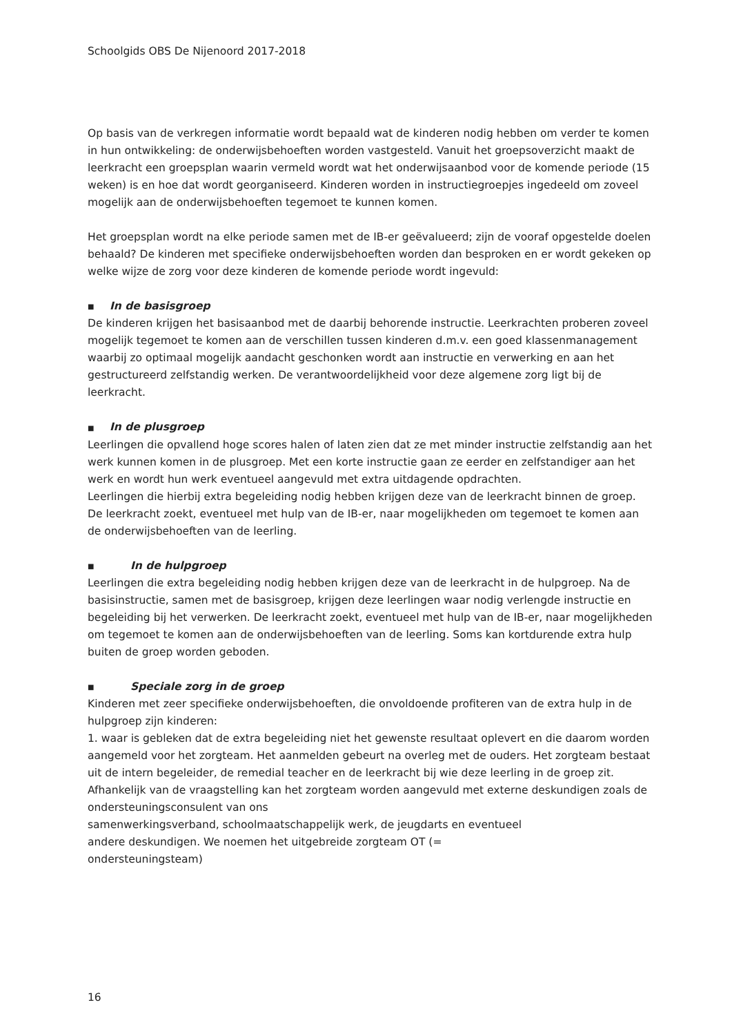Schoolgids OBS De Nijenoord 2017-2018
Op basis van de verkregen informatie wordt bepaald wat de kinderen nodig hebben om verder te komen in hun ontwikkeling: de onderwijsbehoeften worden vastgesteld. Vanuit het groepsoverzicht maakt de leerkracht een groepsplan waarin vermeld wordt wat het onderwijsaanbod voor de komende periode (15 weken) is en hoe dat wordt georganiseerd. Kinderen worden in instructiegroepjes ingedeeld om zoveel mogelijk aan de onderwijsbehoeften tegemoet te kunnen komen.
Het groepsplan wordt na elke periode samen met de IB-er geëvalueerd; zijn de vooraf opgestelde doelen behaald? De kinderen met specifieke onderwijsbehoeften worden dan besproken en er wordt gekeken op welke wijze de zorg voor deze kinderen de komende periode wordt ingevuld:
■ In de basisgroep
De kinderen krijgen het basisaanbod met de daarbij behorende instructie. Leerkrachten proberen zoveel mogelijk tegemoet te komen aan de verschillen tussen kinderen d.m.v. een goed klassenmanagement waarbij zo optimaal mogelijk aandacht geschonken wordt aan instructie en verwerking en aan het gestructureerd zelfstandig werken. De verantwoordelijkheid voor deze algemene zorg ligt bij de leerkracht.
■ In de plusgroep
Leerlingen die opvallend hoge scores halen of laten zien dat ze met minder instructie zelfstandig aan het werk kunnen komen in de plusgroep. Met een korte instructie gaan ze eerder en zelfstandiger aan het werk en wordt hun werk eventueel aangevuld met extra uitdagende opdrachten.
Leerlingen die hierbij extra begeleiding nodig hebben krijgen deze van de leerkracht binnen de groep.
De leerkracht zoekt, eventueel met hulp van de IB-er, naar mogelijkheden om tegemoet te komen aan de onderwijsbehoeften van de leerling.
■ In de hulpgroep
Leerlingen die extra begeleiding nodig hebben krijgen deze van de leerkracht in de hulpgroep. Na de basisinstructie, samen met de basisgroep, krijgen deze leerlingen waar nodig verlengde instructie en begeleiding bij het verwerken. De leerkracht zoekt, eventueel met hulp van de IB-er, naar mogelijkheden om tegemoet te komen aan de onderwijsbehoeften van de leerling. Soms kan kortdurende extra hulp buiten de groep worden geboden.
■ Speciale zorg in de groep
Kinderen met zeer specifieke onderwijsbehoeften, die onvoldoende profiteren van de extra hulp in de hulpgroep zijn kinderen:
1. waar is gebleken dat de extra begeleiding niet het gewenste resultaat oplevert en die daarom worden aangemeld voor het zorgteam. Het aanmelden gebeurt na overleg met de ouders. Het zorgteam bestaat uit de intern begeleider, de remedial teacher en de leerkracht bij wie deze leerling in de groep zit. Afhankelijk van de vraagstelling kan het zorgteam worden aangevuld met externe deskundigen zoals de ondersteuningsconsulent van ons
samenwerkingsverband, schoolmaatschappelijk werk, de jeugdarts en eventueel
andere deskundigen. We noemen het uitgebreide zorgteam OT (=
ondersteuningsteam)
16